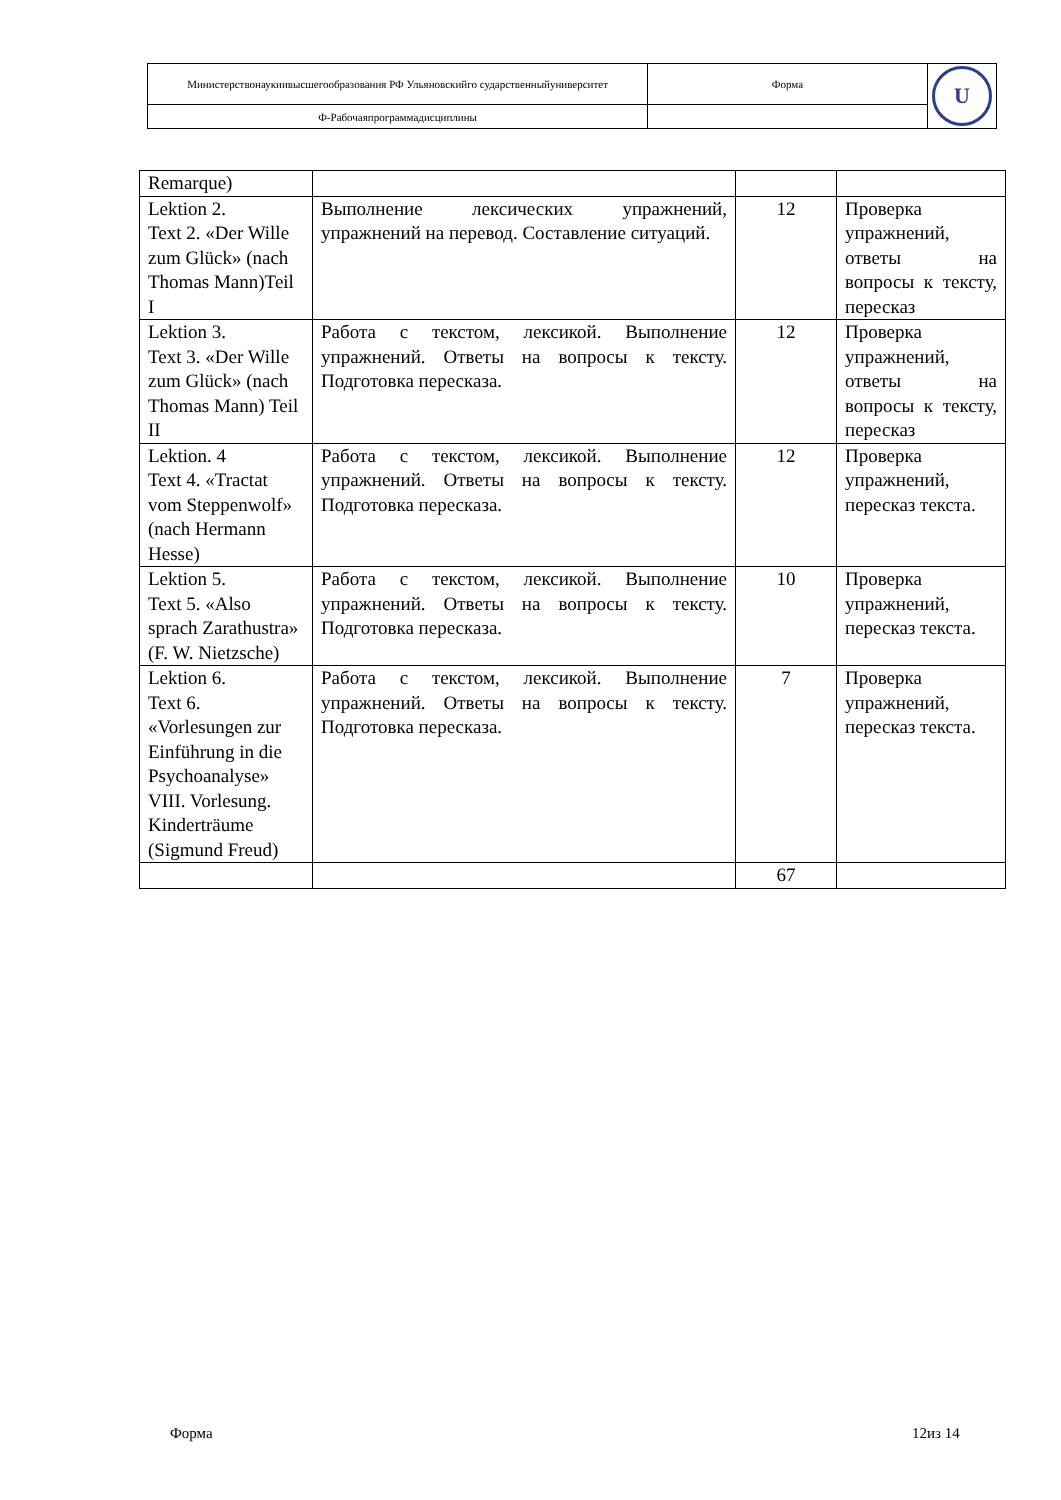| Министерствонаукиивысшегообразования РФ Ульяновскийго сударственныйуниверситет | Форма | U |
| Ф-Рабочаяпрограммадисциплины | | |
| Remarque) | | | |
| Lektion 2. Text 2. «Der Wille zum Glück» (nach Thomas Mann)Teil I | Выполнение лексических упражнений, упражнений на перевод. Составление ситуаций. | 12 | Проверка упражнений, ответы на вопросы к тексту, пересказ |
| Lektion 3. Text 3. «Der Wille zum Glück» (nach Thomas Mann) Teil II | Работа с текстом, лексикой. Выполнение упражнений. Ответы на вопросы к тексту. Подготовка пересказа. | 12 | Проверка упражнений, ответы на вопросы к тексту, пересказ |
| Lektion. 4 Text 4. «Tractat vom Steppenwolf» (nach Hermann Hesse) | Работа с текстом, лексикой. Выполнение упражнений. Ответы на вопросы к тексту. Подготовка пересказа. | 12 | Проверка упражнений, пересказ текста. |
| Lektion 5. Text 5. «Also sprach Zarathustra» (F. W. Nietzsche) | Работа с текстом, лексикой. Выполнение упражнений. Ответы на вопросы к тексту. Подготовка пересказа. | 10 | Проверка упражнений, пересказ текста. |
| Lektion 6. Text 6. «Vorlesungen zur Einführung in die Psychoanalyse» VIII. Vorlesung. Kinderträume (Sigmund Freud) | Работа с текстом, лексикой. Выполнение упражнений. Ответы на вопросы к тексту. Подготовка пересказа. | 7 | Проверка упражнений, пересказ текста. |
| | | 67 | |
Форма 12из 14